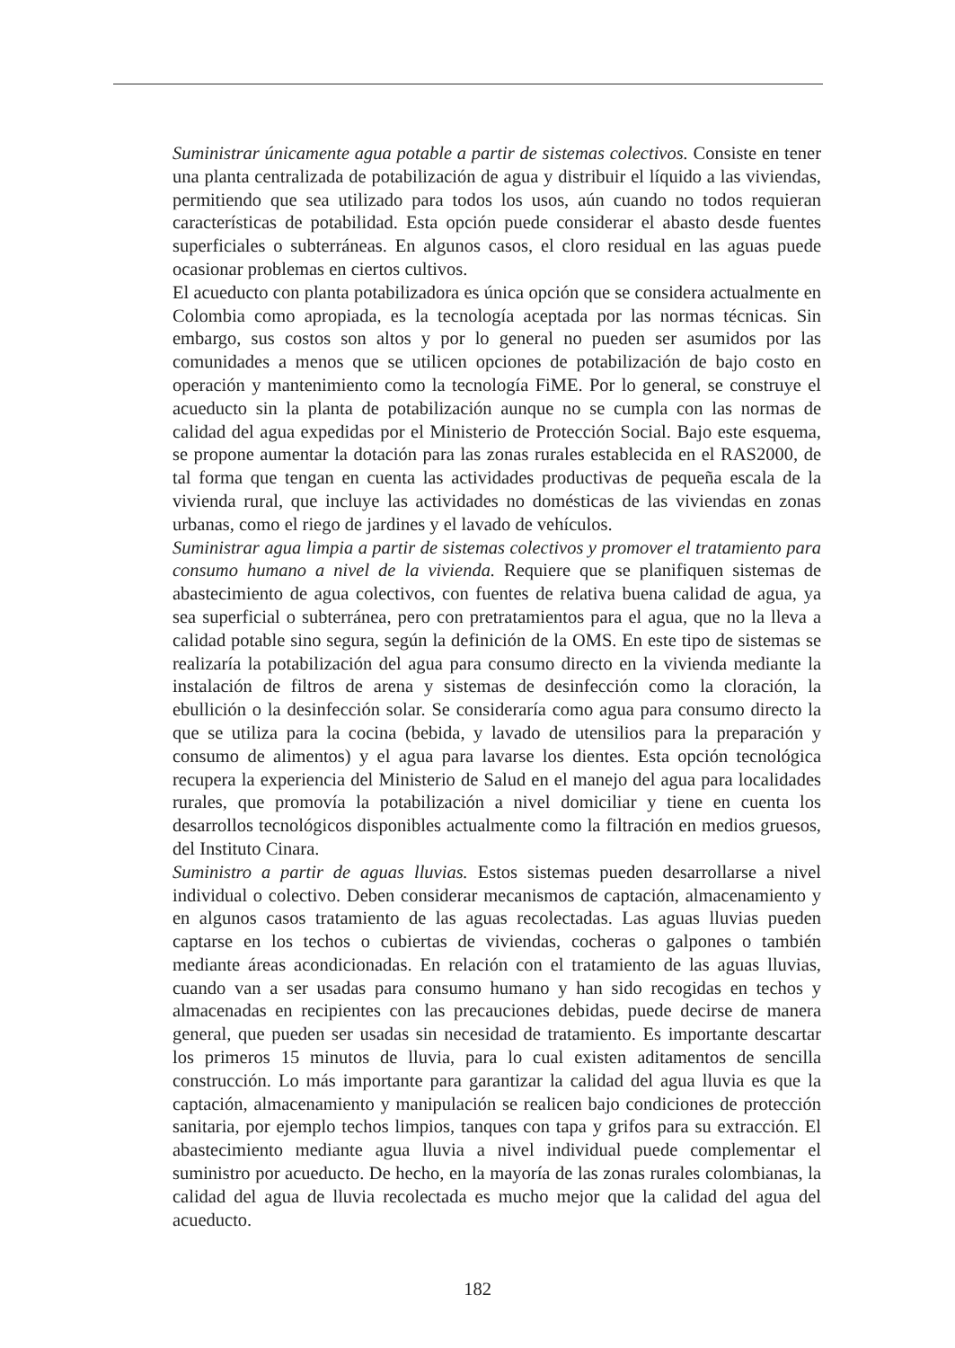Suministrar únicamente agua potable a partir de sistemas colectivos. Consiste en tener una planta centralizada de potabilización de agua y distribuir el líquido a las viviendas, permitiendo que sea utilizado para todos los usos, aún cuando no todos requieran características de potabilidad. Esta opción puede considerar el abasto desde fuentes superficiales o subterráneas. En algunos casos, el cloro residual en las aguas puede ocasionar problemas en ciertos cultivos.
El acueducto con planta potabilizadora es única opción que se considera actualmente en Colombia como apropiada, es la tecnología aceptada por las normas técnicas. Sin embargo, sus costos son altos y por lo general no pueden ser asumidos por las comunidades a menos que se utilicen opciones de potabilización de bajo costo en operación y mantenimiento como la tecnología FiME. Por lo general, se construye el acueducto sin la planta de potabilización aunque no se cumpla con las normas de calidad del agua expedidas por el Ministerio de Protección Social. Bajo este esquema, se propone aumentar la dotación para las zonas rurales establecida en el RAS2000, de tal forma que tengan en cuenta las actividades productivas de pequeña escala de la vivienda rural, que incluye las actividades no domésticas de las viviendas en zonas urbanas, como el riego de jardines y el lavado de vehículos.
Suministrar agua limpia a partir de sistemas colectivos y promover el tratamiento para consumo humano a nivel de la vivienda. Requiere que se planifiquen sistemas de abastecimiento de agua colectivos, con fuentes de relativa buena calidad de agua, ya sea superficial o subterránea, pero con pretratamientos para el agua, que no la lleva a calidad potable sino segura, según la definición de la OMS. En este tipo de sistemas se realizaría la potabilización del agua para consumo directo en la vivienda mediante la instalación de filtros de arena y sistemas de desinfección como la cloración, la ebullición o la desinfección solar. Se consideraría como agua para consumo directo la que se utiliza para la cocina (bebida, y lavado de utensilios para la preparación y consumo de alimentos) y el agua para lavarse los dientes. Esta opción tecnológica recupera la experiencia del Ministerio de Salud en el manejo del agua para localidades rurales, que promovía la potabilización a nivel domiciliar y tiene en cuenta los desarrollos tecnológicos disponibles actualmente como la filtración en medios gruesos, del Instituto Cinara.
Suministro a partir de aguas lluvias. Estos sistemas pueden desarrollarse a nivel individual o colectivo. Deben considerar mecanismos de captación, almacenamiento y en algunos casos tratamiento de las aguas recolectadas. Las aguas lluvias pueden captarse en los techos o cubiertas de viviendas, cocheras o galpones o también mediante áreas acondicionadas. En relación con el tratamiento de las aguas lluvias, cuando van a ser usadas para consumo humano y han sido recogidas en techos y almacenadas en recipientes con las precauciones debidas, puede decirse de manera general, que pueden ser usadas sin necesidad de tratamiento. Es importante descartar los primeros 15 minutos de lluvia, para lo cual existen aditamentos de sencilla construcción. Lo más importante para garantizar la calidad del agua lluvia es que la captación, almacenamiento y manipulación se realicen bajo condiciones de protección sanitaria, por ejemplo techos limpios, tanques con tapa y grifos para su extracción. El abastecimiento mediante agua lluvia a nivel individual puede complementar el suministro por acueducto. De hecho, en la mayoría de las zonas rurales colombianas, la calidad del agua de lluvia recolectada es mucho mejor que la calidad del agua del acueducto.
182